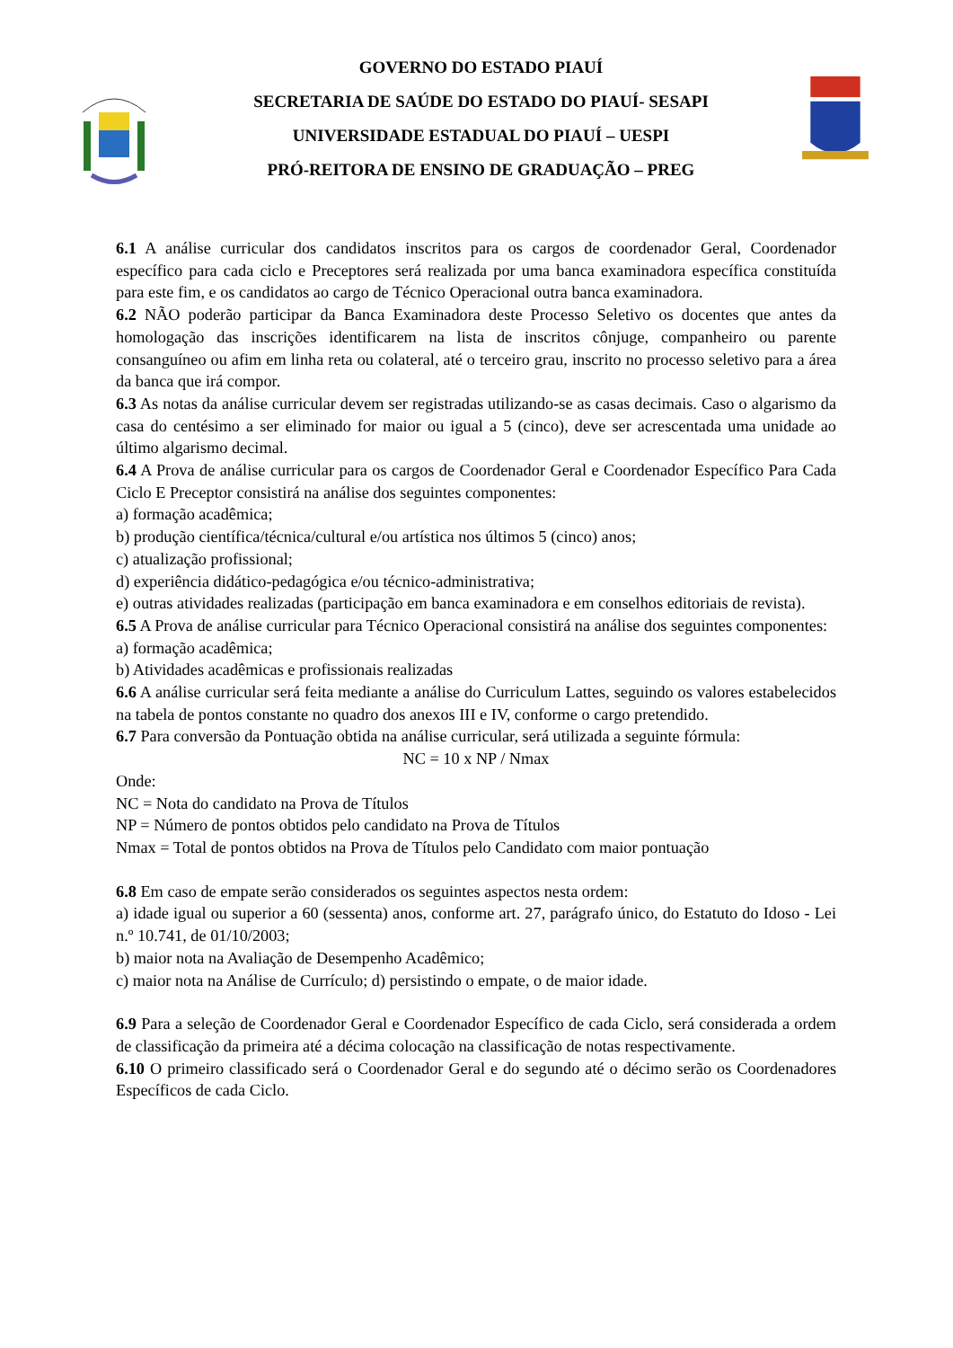GOVERNO DO ESTADO PIAUÍ
SECRETARIA DE SAÚDE DO ESTADO DO PIAUÍ- SESAPI
UNIVERSIDADE ESTADUAL DO PIAUÍ – UESPI
PRÓ-REITORA DE ENSINO DE GRADUAÇÃO – PREG
6.1 A análise curricular dos candidatos inscritos para os cargos de coordenador Geral, Coordenador específico para cada ciclo e Preceptores será realizada por uma banca examinadora específica constituída para este fim, e os candidatos ao cargo de Técnico Operacional outra banca examinadora.
6.2 NÃO poderão participar da Banca Examinadora deste Processo Seletivo os docentes que antes da homologação das inscrições identificarem na lista de inscritos cônjuge, companheiro ou parente consanguíneo ou afim em linha reta ou colateral, até o terceiro grau, inscrito no processo seletivo para a área da banca que irá compor.
6.3 As notas da análise curricular devem ser registradas utilizando-se as casas decimais. Caso o algarismo da casa do centésimo a ser eliminado for maior ou igual a 5 (cinco), deve ser acrescentada uma unidade ao último algarismo decimal.
6.4 A Prova de análise curricular para os cargos de Coordenador Geral e Coordenador Específico Para Cada Ciclo E Preceptor consistirá na análise dos seguintes componentes:
a) formação acadêmica;
b) produção científica/técnica/cultural e/ou artística nos últimos 5 (cinco) anos;
c) atualização profissional;
d) experiência didático-pedagógica e/ou técnico-administrativa;
e) outras atividades realizadas (participação em banca examinadora e em conselhos editoriais de revista).
6.5 A Prova de análise curricular para Técnico Operacional consistirá na análise dos seguintes componentes:
a) formação acadêmica;
b) Atividades acadêmicas e profissionais realizadas
6.6 A análise curricular será feita mediante a análise do Curriculum Lattes, seguindo os valores estabelecidos na tabela de pontos constante no quadro dos anexos III e IV, conforme o cargo pretendido.
6.7 Para conversão da Pontuação obtida na análise curricular, será utilizada a seguinte fórmula:
NC = 10 x NP / Nmax
Onde:
NC = Nota do candidato na Prova de Títulos
NP = Número de pontos obtidos pelo candidato na Prova de Títulos
Nmax = Total de pontos obtidos na Prova de Títulos pelo Candidato com maior pontuação
6.8 Em caso de empate serão considerados os seguintes aspectos nesta ordem:
a) idade igual ou superior a 60 (sessenta) anos, conforme art. 27, parágrafo único, do Estatuto do Idoso - Lei n.º 10.741, de 01/10/2003;
b) maior nota na Avaliação de Desempenho Acadêmico;
c) maior nota na Análise de Currículo; d) persistindo o empate, o de maior idade.
6.9 Para a seleção de Coordenador Geral e Coordenador Específico de cada Ciclo, será considerada a ordem de classificação da primeira até a décima colocação na classificação de notas respectivamente.
6.10 O primeiro classificado será o Coordenador Geral e do segundo até o décimo serão os Coordenadores Específicos de cada Ciclo.